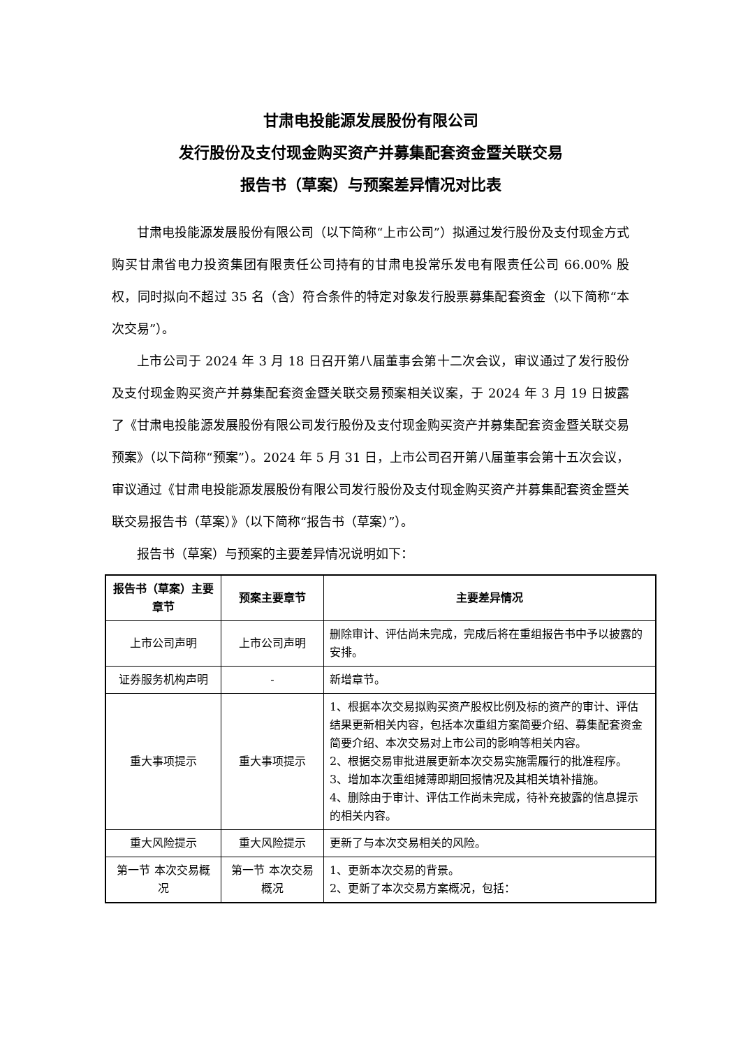甘肃电投能源发展股份有限公司
发行股份及支付现金购买资产并募集配套资金暨关联交易
报告书（草案）与预案差异情况对比表
甘肃电投能源发展股份有限公司（以下简称“上市公司”）拟通过发行股份及支付现金方式购买甘肃省电力投资集团有限责任公司持有的甘肃电投常乐发电有限责任公司 66.00% 股权，同时拟向不超过 35 名（含）符合条件的特定对象发行股票募集配套资金（以下简称“本次交易”）。
上市公司于 2024 年 3 月 18 日召开第八届董事会第十二次会议，审议通过了发行股份及支付现金购买资产并募集配套资金暨关联交易预案相关议案，于 2024 年 3 月 19 日披露了《甘肃电投能源发展股份有限公司发行股份及支付现金购买资产并募集配套资金暨关联交易预案》（以下简称“预案”）。2024 年 5 月 31 日，上市公司召开第八届董事会第十五次会议，审议通过《甘肃电投能源发展股份有限公司发行股份及支付现金购买资产并募集配套资金暨关联交易报告书（草案）》（以下简称“报告书（草案）”）。
报告书（草案）与预案的主要差异情况说明如下：
| 报告书（草案）主要章节 | 预案主要章节 | 主要差异情况 |
| --- | --- | --- |
| 上市公司声明 | 上市公司声明 | 删除审计、评估尚未完成，完成后将在重组报告书中予以披露的安排。 |
| 证券服务机构声明 | - | 新增章节。 |
| 重大事项提示 | 重大事项提示 | 1、根据本次交易拟购买资产股权比例及标的资产的审计、评估结果更新相关内容，包括本次重组方案简要介绍、募集配套资金简要介绍、本次交易对上市公司的影响等相关内容。 2、根据交易审批进展更新本次交易实施需履行的批准程序。 3、增加本次重组摊薄即期回报情况及其相关填补措施。 4、删除由于审计、评估工作尚未完成，待补充披露的信息提示的相关内容。 |
| 重大风险提示 | 重大风险提示 | 更新了与本次交易相关的风险。 |
| 第一节 本次交易概况 | 第一节 本次交易概况 | 1、更新本次交易的背景。 2、更新了本次交易方案概况，包括： |